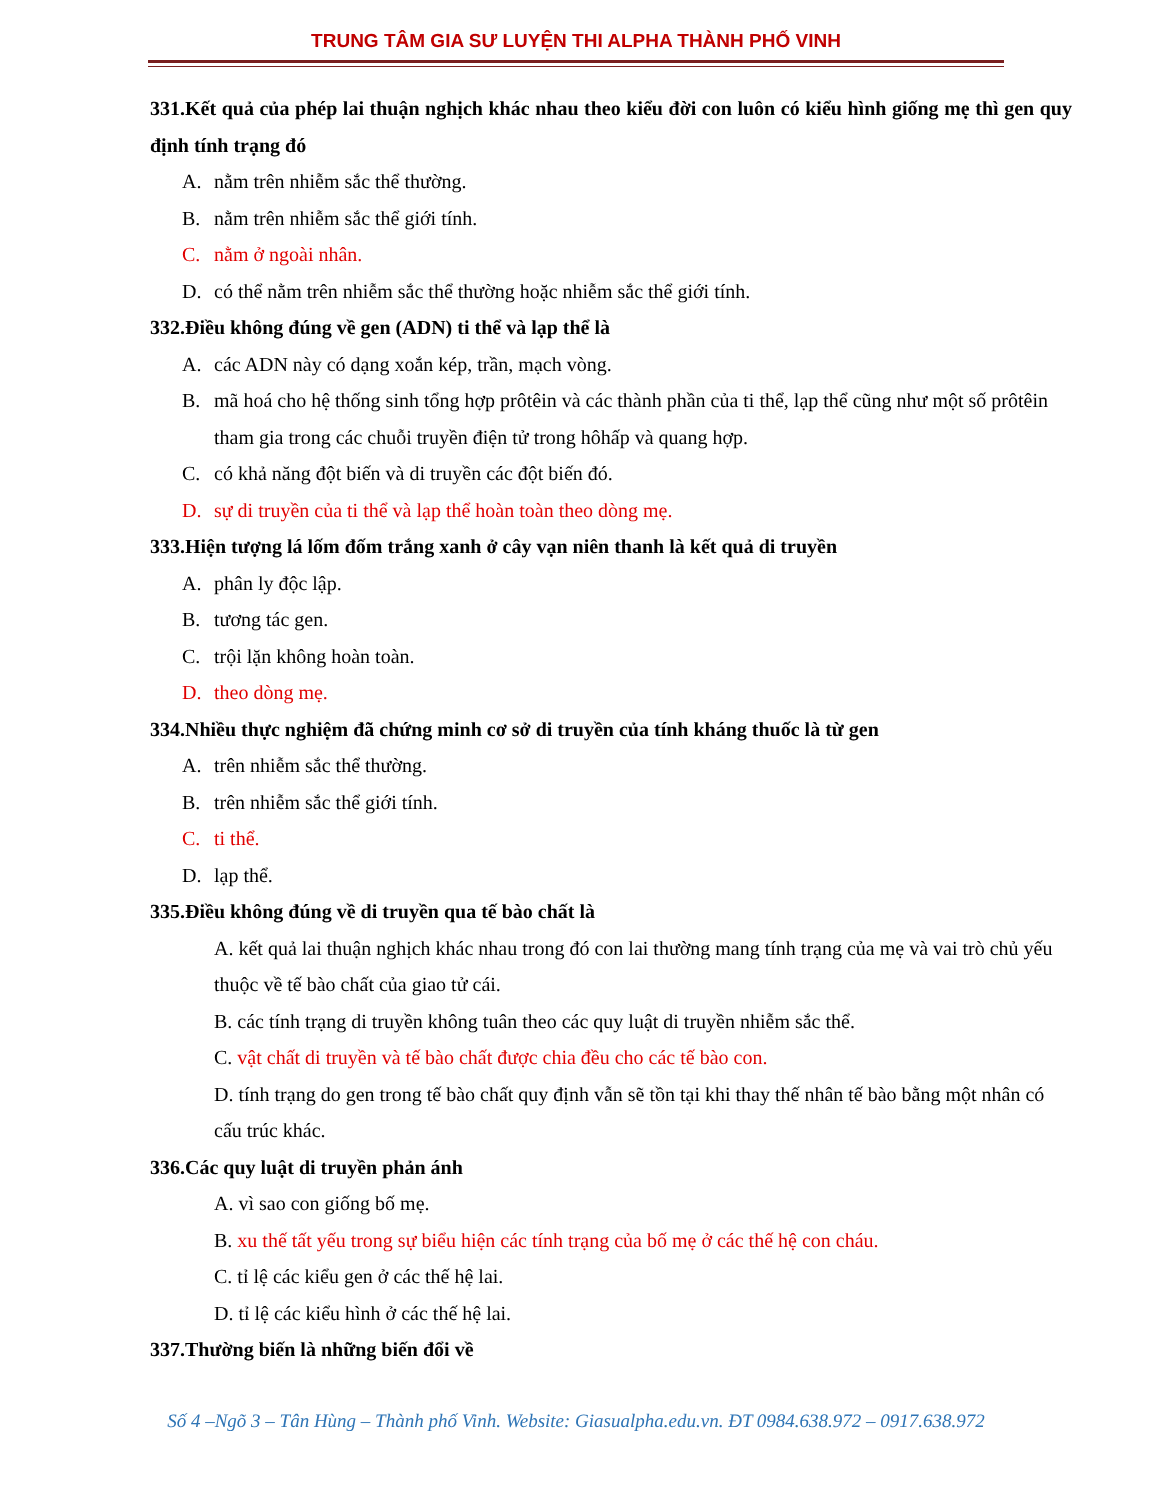TRUNG TÂM GIA SƯ LUYỆN THI ALPHA THÀNH PHỐ VINH
331.Kết quả của phép lai thuận nghịch khác nhau theo kiểu đời con luôn có kiểu hình giống mẹ thì gen quy định tính trạng đó
A. nằm trên nhiễm sắc thể thường.
B. nằm trên nhiễm sắc thể giới tính.
C. nằm ở ngoài nhân.
D. có thể nằm trên nhiễm sắc thể thường hoặc nhiễm sắc thể giới tính.
332.Điều không đúng về gen (ADN) ti thể và lạp thể là
A. các ADN này có dạng xoắn kép, trần, mạch vòng.
B. mã hoá cho hệ thống sinh tổng hợp prôtêin và các thành phần của ti thể, lạp thể cũng như một số prôtêin tham gia trong các chuỗi truyền điện tử trong hôhấp và quang hợp.
C. có khả năng đột biến và di truyền các đột biến đó.
D. sự di truyền của ti thể và lạp thể hoàn toàn theo dòng mẹ.
333.Hiện tượng lá lốm đốm trắng xanh ở cây vạn niên thanh là kết quả di truyền
A. phân ly độc lập.
B. tương tác gen.
C. trội lặn không hoàn toàn.
D. theo dòng mẹ.
334.Nhiều thực nghiệm đã chứng minh cơ sở di truyền của tính kháng thuốc là từ gen
A. trên nhiễm sắc thể thường.
B. trên nhiễm sắc thể giới tính.
C. ti thể.
D. lạp thể.
335.Điều không đúng về di truyền qua tế bào chất là
A. kết quả lai thuận nghịch khác nhau trong đó con lai thường mang tính trạng của mẹ và vai trò chủ yếu thuộc về tế bào chất của giao tử cái.
B. các tính trạng di truyền không tuân theo các quy luật di truyền nhiễm sắc thể.
C. vật chất di truyền và tế bào chất được chia đều cho các tế bào con.
D. tính trạng do gen trong tế bào chất quy định vẫn sẽ tồn tại khi thay thế nhân tế bào bằng một nhân có cấu trúc khác.
336.Các quy luật di truyền phản ánh
A. vì sao con giống bố mẹ.
B. xu thế tất yếu trong sự biểu hiện các tính trạng của bố mẹ ở các thế hệ con cháu.
C. tỉ lệ các kiểu gen ở các thế hệ lai.
D. tỉ lệ các kiểu hình ở các thế hệ lai.
337.Thường biến là những biến đổi về
Số 4 –Ngõ 3 – Tân Hùng – Thành phố Vinh. Website: Giasualpha.edu.vn. ĐT 0984.638.972 – 0917.638.972